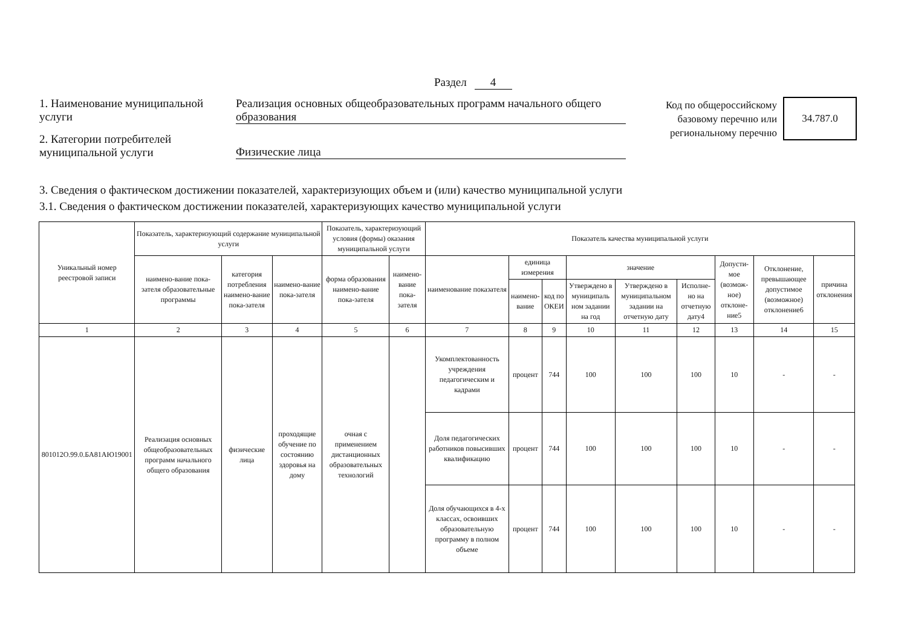Раздел 4
1. Наименование муниципальной услуги
Реализация основных общеобразовательных программ начального общего образования
2. Категории потребителей муниципальной услуги
Физические лица
Код по общероссийскому базовому перечню или региональному перечню
34.787.0
3. Сведения о фактическом достижении показателей, характеризующих объем и (или) качество муниципальной услуги
3.1. Сведения о фактическом достижении показателей, характеризующих качество муниципальной услуги
| Уникальный номер реестровой записи | Показатель, характеризующий содержание муниципальной услуги | | | Показатель, характеризующий условия (формы) оказания муниципальной услуги | | Показатель качества муниципальной услуги | | | | | | | | |
| --- | --- | --- | --- | --- | --- | --- | --- | --- | --- | --- | --- | --- | --- | --- |
| | наимено-вание пока-зателя образовательные программы | категория потребления наимено-вание пока-зателя | наимено-вание пока-зателя | форма образования наимено-вание пока-зателя | наимено-вание пока-зателя | наименование показателя | единица измерения | | значение | | | Допусти-мое (возмож-ное) отклоне-ние5 | Отклонение, превышающее допустимое (возможное) отклонение6 | причина отклонения |
| | | | | | | | наимено-вание | код по ОКЕИ | Утверждено в муниципаль ном задании на год | Утверждено в муниципальном задании на отчетную дату | Исполне-но на отчетную дату4 | | | |
| 1 | 2 | 3 | 4 | 5 | 6 | 7 | 8 | 9 | 10 | 11 | 12 | 13 | 14 | 15 |
| 801012О.99.0.БА81АЮ19001 | Реализация основных общеобразовательных программ начального общего образования | физические лица | проходящие обучение по состоянию здоровья на дому | очная с применением дистанционных образовательных технологий | | Укомплектованность учреждения педагогическим и кадрами | процент | 744 | 100 | 100 | 100 | 10 | - | - |
| | | | | | | Доля педагогических работников повысивших квалификацию | процент | 744 | 100 | 100 | 100 | 10 | - | - |
| | | | | | | Доля обучающихся в 4-х классах, освоивших образовательную программу в полном объеме | процент | 744 | 100 | 100 | 100 | 10 | - | - |